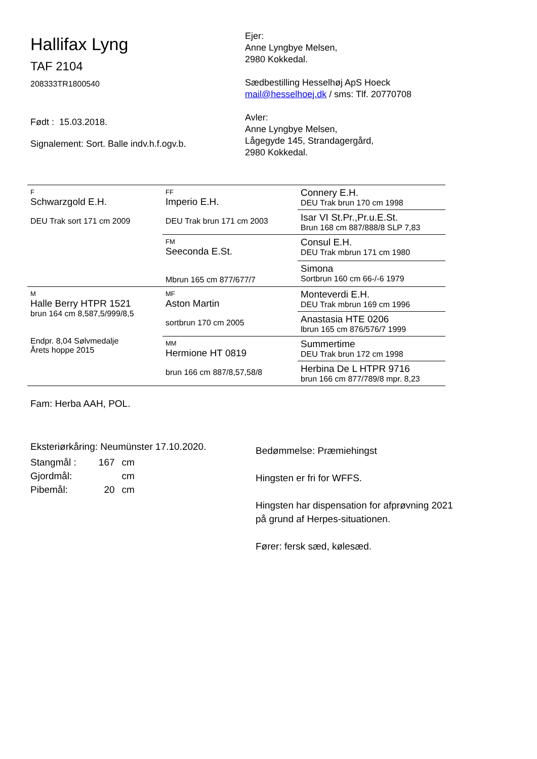Hallifax Lyng
TAF 2104
208333TR1800540
Født : 15.03.2018.
Signalement: Sort. Balle indv.h.f.ogv.b.
Ejer:
Anne Lyngbye Melsen,
2980 Kokkedal.
Sædbestilling Hesselhøj ApS Hoeck
mail@hesselhoej.dk / sms: Tlf. 20770708
Avler:
Anne Lyngbye Melsen,
Lågegyde 145, Strandagergård,
2980 Kokkedal.
| F Schwarzgold E.H. DEU Trak sort 171 cm 2009 | FF Imperio E.H. DEU Trak brun 171 cm 2003 | Connery E.H. DEU Trak brun 170 cm 1998 |
| | | Isar VI St.Pr.,Pr.u.E.St. Brun 168 cm 887/888/8 SLP 7,83 |
| | FM Seeconda E.St. Mbrun 165 cm 877/677/7 | Consul E.H. DEU Trak mbrun 171 cm 1980 |
| | | Simona Sortbrun 160 cm 66-/-6 1979 |
| M Halle Berry HTPR 1521 brun 164 cm 8,587,5/999/8,5 Endpr. 8,04 Sølvmedalje Årets hoppe 2015 | MF Aston Martin sortbrun 170 cm 2005 | Monteverdi E.H. DEU Trak mbrun 169 cm 1996 |
| | | Anastasia HTE 0206 lbrun 165 cm 876/576/7 1999 |
| | MM Hermione HT 0819 brun 166 cm 887/8,57,58/8 | Summertime DEU Trak brun 172 cm 1998 |
| | | Herbina De L HTPR 9716 brun 166 cm 877/789/8 mpr. 8,23 |
Fam: Herba AAH, POL.
Eksteriørkåring: Neumünster 17.10.2020.
| Stangmål : | 167 | cm |
| Gjordmål: | | cm |
| Pibemål: | 20 | cm |
Bedømmelse: Præmiehingst
Hingsten er fri for WFFS.
Hingsten har dispensation for afprøvning 2021
på grund af Herpes-situationen.
Fører: fersk sæd, kølesæd.